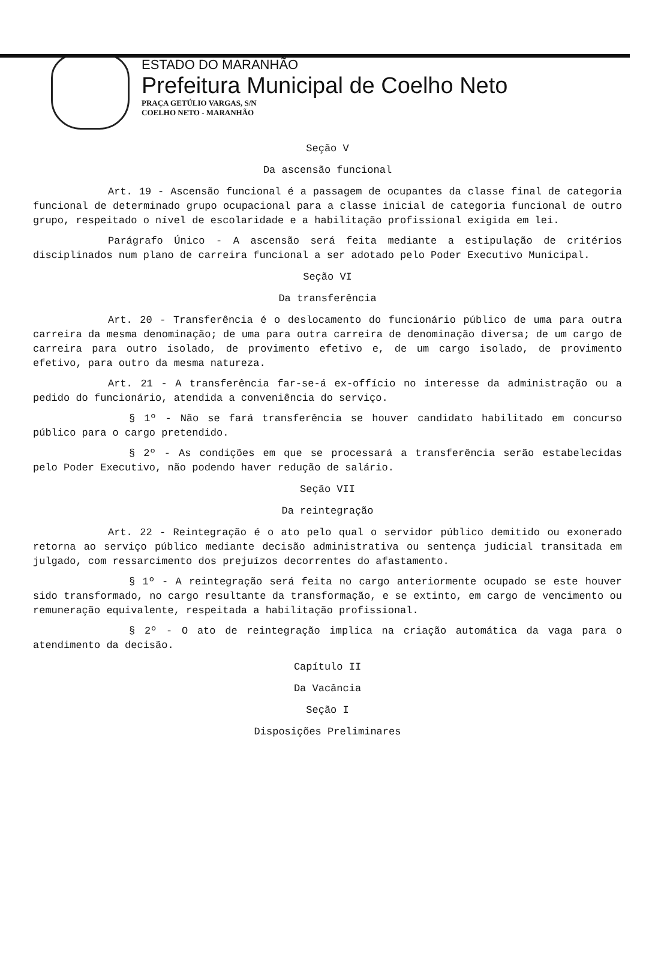ESTADO DO MARANHÃO
Prefeitura Municipal de Coelho Neto
PRAÇA GETÚLIO VARGAS, S/N
COELHO NETO - MARANHÃO
Seção V
Da ascensão funcional
Art. 19 - Ascensão funcional é a passagem de ocupantes da classe final de categoria funcional de determinado grupo ocupacional para a classe inicial de categoria funcional de outro grupo, respeitado o nível de escolaridade e a habilitação profissional exigida em lei.
Parágrafo Único - A ascensão será feita mediante a estipulação de critérios disciplinados num plano de carreira funcional a ser adotado pelo Poder Executivo Municipal.
Seção VI
Da transferência
Art. 20 - Transferência é o deslocamento do funcionário público de uma para outra carreira da mesma denominação; de uma para outra carreira de denominação diversa; de um cargo de carreira para outro isolado, de provimento efetivo e, de um cargo isolado, de provimento efetivo, para outro da mesma natureza.
Art. 21 - A transferência far-se-á ex-offício no interesse da administração ou a pedido do funcionário, atendida a conveniência do serviço.
§ 1º - Não se fará transferência se houver candidato habilitado em concurso público para o cargo pretendido.
§ 2º - As condições em que se processará a transferência serão estabelecidas pelo Poder Executivo, não podendo haver redução de salário.
Seção VII
Da reintegração
Art. 22 - Reintegração é o ato pelo qual o servidor público demitido ou exonerado retorna ao serviço público mediante decisão administrativa ou sentença judicial transitada em julgado, com ressarcimento dos prejuízos decorrentes do afastamento.
§ 1º - A reintegração será feita no cargo anteriormente ocupado se este houver sido transformado, no cargo resultante da transformação, e se extinto, em cargo de vencimento ou remuneração equivalente, respeitada a habilitação profissional.
§ 2º - O ato de reintegração implica na criação automática da vaga para o atendimento da decisão.
Capítulo II
Da Vacância
Seção I
Disposições Preliminares